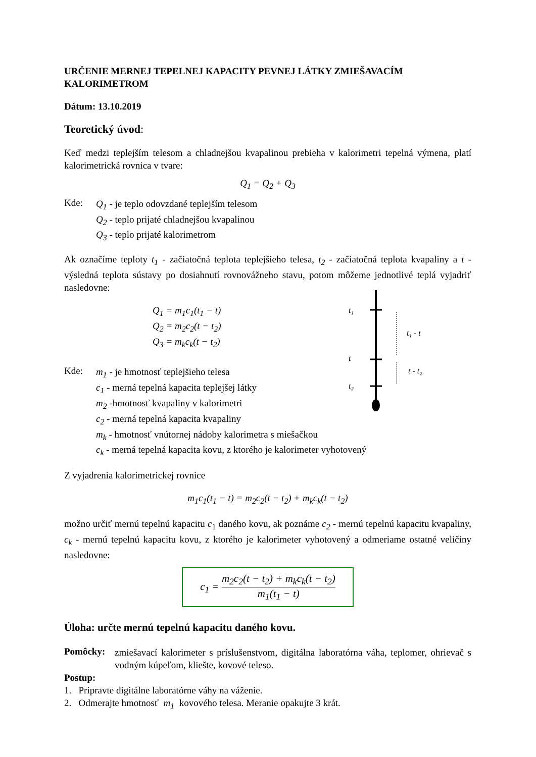URČENIE MERNEJ TEPELNEJ KAPACITY PEVNEJ LÁTKY ZMIEŠAVACÍM KALORIMETROM
Dátum: 13.10.2019
Teoretický úvod:
Keď medzi teplejším telesom a chladnejšou kvapalinou prebieha v kalorimetri tepelná výmena, platí kalorimetrická rovnica v tvare:
Q<sub>1</sub> = Q<sub>2</sub> + Q<sub>3</sub>
Kde:
Q<sub>1</sub> - je teplo odovzdané teplejším telesom
Q<sub>2</sub> - teplo prijaté chladnejšou kvapalinou
Q<sub>3</sub> - teplo prijaté kalorimetrom
Ak označíme teploty t<sub>1</sub> - začiatočná teplota teplejšieho telesa, t<sub>2</sub> - začiatočná teplota kvapaliny a t - výsledná teplota sústavy po dosiahnutí rovnovážneho stavu, potom môžeme jednotlivé teplá vyjadriť nasledovne:
Q<sub>1</sub> = m<sub>1</sub>c<sub>1</sub>(t<sub>1</sub> − t)
Q<sub>2</sub> = m<sub>2</sub>c<sub>2</sub>(t − t<sub>2</sub>)
Q<sub>3</sub> = m<sub>k</sub>c<sub>k</sub>(t − t<sub>2</sub>)
Kde:
m<sub>1</sub> - je hmotnosť teplejšieho telesa
c<sub>1</sub> - merná tepelná kapacita teplejšej látky
m<sub>2</sub> -hmotnosť kvapaliny v kalorimetri
c<sub>2</sub> - merná tepelná kapacita kvapaliny
m<sub>k</sub> - hmotnosť vnútornej nádoby kalorimetra s miešačkou
c<sub>k</sub> - merná tepelná kapacita kovu, z ktorého je kalorimeter vyhotovený
Z vyjadrenia kalorimetrickej rovnice
m<sub>1</sub>c<sub>1</sub>(t<sub>1</sub> − t) = m<sub>2</sub>c<sub>2</sub>(t − t<sub>2</sub>) + m<sub>k</sub>c<sub>k</sub>(t − t<sub>2</sub>)
možno určiť mernú tepelnú kapacitu c<sub>1</sub> daného kovu, ak poznáme c<sub>2</sub> - mernú tepelnú kapacitu kvapaliny, c<sub>k</sub> - mernú tepelnú kapacitu kovu, z ktorého je kalorimeter vyhotovený a odmeriame ostatné veličiny nasledovne:
c<sub>1</sub> = m<sub>2</sub>c<sub>2</sub>(t − t<sub>2</sub>) + m<sub>k</sub>c<sub>k</sub>(t − t<sub>2</sub>) m<sub>1</sub>(t<sub>1</sub> − t)
Úloha: určte mernú tepelnú kapacitu daného kovu.
Pomôcky:
zmiešavací kalorimeter s príslušenstvom, digitálna laboratórna váha, teplomer, ohrievač s vodným kúpeľom, kliešte, kovové teleso.
Postup:
1. Pripravte digitálne laboratórne váhy na váženie.
2. Odmerajte hmotnosť m<sub>1</sub> kovového telesa. Meranie opakujte 3 krát.
t₁
t
t₂
t₁ - t
t - t₂